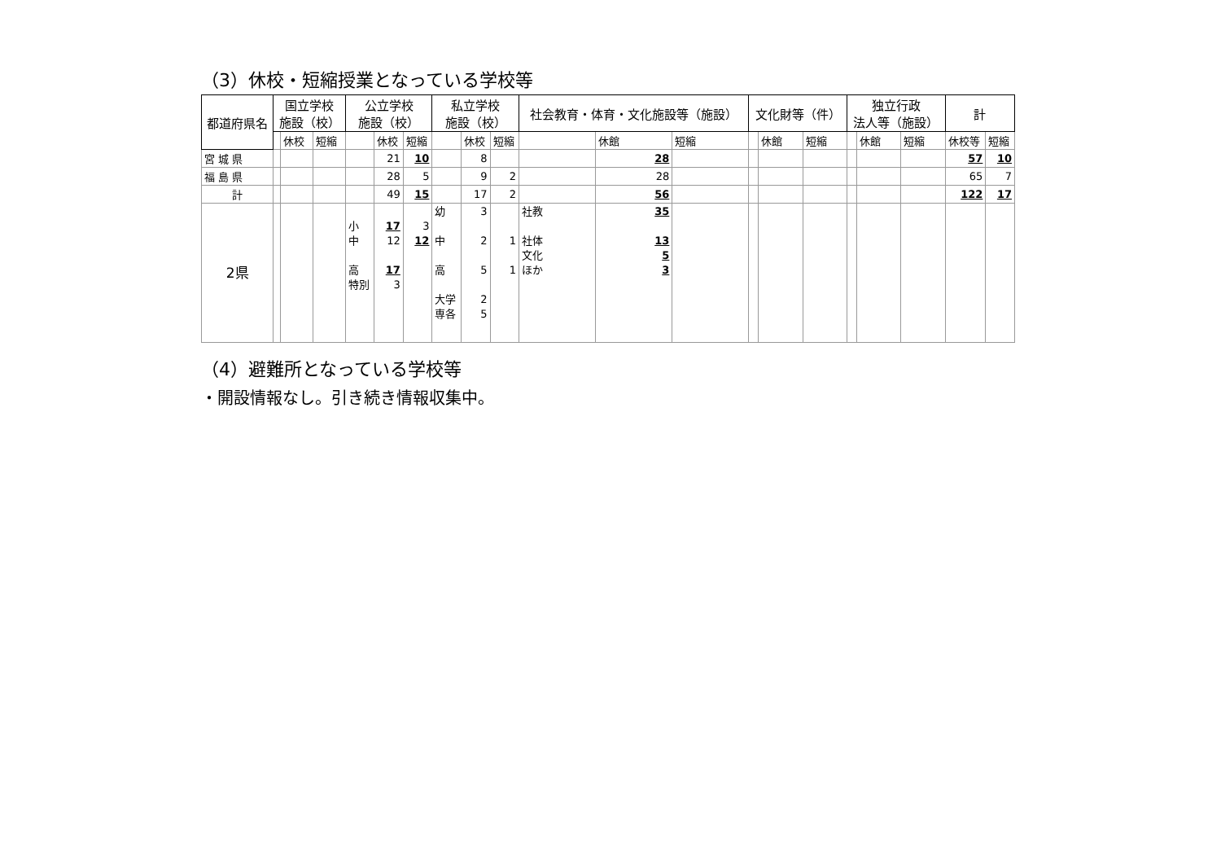（3）休校・短縮授業となっている学校等
| 都道府県名 | 国立学校 施設（校） | | | 公立学校 施設（校） | | | 私立学校 施設（校） | | | 社会教育・体育・文化施設等（施設） | | | 文化財等（件） | | | 独立行政 法人等（施設） | | | 計 | |
| --- | --- | --- | --- | --- | --- | --- | --- | --- | --- | --- | --- | --- | --- | --- | --- | --- | --- | --- | --- | --- |
| | | 休校 | 短縮 | | 休校 | 短縮 | | 休校 | 短縮 | | 休館 | 短縮 | | 休館 | 短縮 | | 休館 | 短縮 | 休校等 | 短縮 |
| 宮 城 県 | | | | | 21 | 10 | | 8 | | | 28 | | | | | | | | 57 | 10 |
| 福 島 県 | | | | | 28 | 5 | | 9 | 2 | | 28 | | | | | | | | 65 | 7 |
| 計 | | | | | 49 | 15 | | 17 | 2 | | 56 | | | | | | | | 122 | 17 |
| 2県 | | | | 小 中 高 特別 | 17 12 17 3 | 3 12 | 幼 中 高 大学 専各 | 3 2 5 2 5 | 1 1 | 社教 社体 文化 ほか | 35 13 5 3 | | | | | | | | | |
（4）避難所となっている学校等
・開設情報なし。引き続き情報収集中。